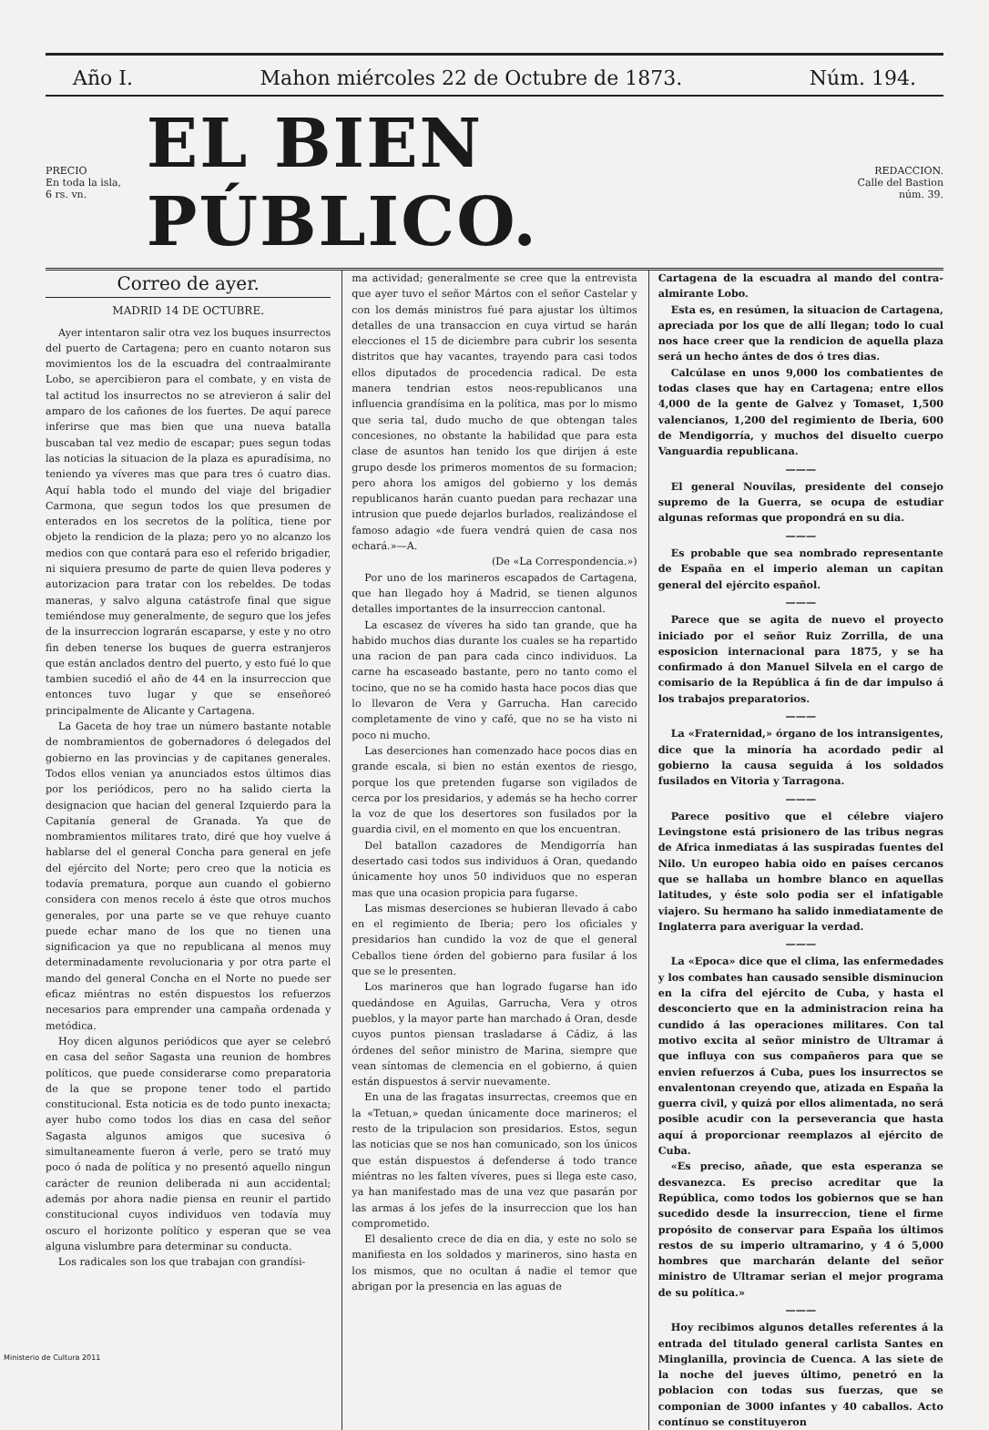Año I. Mahon miércoles 22 de Octubre de 1873. Núm. 194.
PRECIO
En toda la isla,
6 rs. vn.
EL BIEN PÚBLICO.
REDACCION.
Calle del Bastion
núm. 39.
Correo de ayer.
MADRID 14 DE OCTUBRE.
Ayer intentaron salir otra vez los buques insurrectos del puerto de Cartagena; pero en cuanto notaron sus movimientos los de la escuadra del contraalmirante Lobo, se apercibieron para el combate, y en vista de tal actitud los insurrectos no se atrevieron á salir del amparo de los cañones de los fuertes. De aquí parece inferirse que mas bien que una nueva batalla buscaban tal vez medio de escapar; pues segun todas las noticias la situacion de la plaza es apuradísima, no teniendo ya víveres mas que para tres ó cuatro dias. Aquí habla todo el mundo del viaje del brigadier Carmona, que segun todos los que presumen de enterados en los secretos de la política, tiene por objeto la rendicion de la plaza; pero yo no alcanzo los medios con que contará para eso el referido brigadier, ni siquiera presumo de parte de quien lleva poderes y autorizacion para tratar con los rebeldes. De todas maneras, y salvo alguna catástrofe final que sigue temiéndose muy generalmente, de seguro que los jefes de la insurreccion lograrán escaparse, y este y no otro fin deben tenerse los buques de guerra estranjeros que están anclados dentro del puerto, y esto fué lo que tambien sucedió el año de 44 en la insurreccion que entonces tuvo lugar y que se enseñoreó principalmente de Alicante y Cartagena.
La Gaceta de hoy trae un número bastante notable de nombramientos de gobernadores ó delegados del gobierno en las provincias y de capitanes generales. Todos ellos venian ya anunciados estos últimos dias por los periódicos, pero no ha salido cierta la designacion que hacian del general Izquierdo para la Capitanía general de Granada. Ya que de nombramientos militares trato, diré que hoy vuelve á hablarse del el general Concha para general en jefe del ejército del Norte; pero creo que la noticia es todavía prematura, porque aun cuando el gobierno considera con menos recelo á éste que otros muchos generales, por una parte se ve que rehuye cuanto puede echar mano de los que no tienen una significacion ya que no republicana al menos muy determinadamente revolucionaria y por otra parte el mando del general Concha en el Norte no puede ser eficaz miéntras no estén dispuestos los refuerzos necesarios para emprender una campaña ordenada y metódica.
Hoy dicen algunos periódicos que ayer se celebró en casa del señor Sagasta una reunion de hombres políticos, que puede considerarse como preparatoria de la que se propone tener todo el partido constitucional. Esta noticia es de todo punto inexacta; ayer hubo como todos los dias en casa del señor Sagasta algunos amigos que sucesiva ó simultaneamente fueron á verle, pero se trató muy poco ó nada de política y no presentó aquello ningun carácter de reunion deliberada ni aun accidental; además por ahora nadie piensa en reunir el partido constitucional cuyos individuos ven todavía muy oscuro el horizonte político y esperan que se vea alguna vislumbre para determinar su conducta.
Los radicales son los que trabajan con grandísi-
ma actividad; generalmente se cree que la entrevista que ayer tuvo el señor Mártos con el señor Castelar y con los demás ministros fué para ajustar los últimos detalles de una transaccion en cuya virtud se harán elecciones el 15 de diciembre para cubrir los sesenta distritos que hay vacantes, trayendo para casi todos ellos diputados de procedencia radical. De esta manera tendrian estos neos-republicanos una influencia grandísima en la política, mas por lo mismo que seria tal, dudo mucho de que obtengan tales concesiones, no obstante la habilidad que para esta clase de asuntos han tenido los que dirijen á este grupo desde los primeros momentos de su formacion; pero ahora los amigos del gobierno y los demás republicanos harán cuanto puedan para rechazar una intrusion que puede dejarlos burlados, realizándose el famoso adagio «de fuera vendrá quien de casa nos echará.»—A.
(De «La Correspondencia.»)
Por uno de los marineros escapados de Cartagena, que han llegado hoy á Madrid, se tienen algunos detalles importantes de la insurreccion cantonal.
La escasez de víveres ha sido tan grande, que ha habido muchos dias durante los cuales se ha repartido una racion de pan para cada cinco individuos. La carne ha escaseado bastante, pero no tanto como el tocino, que no se ha comido hasta hace pocos dias que lo llevaron de Vera y Garrucha. Han carecido completamente de vino y café, que no se ha visto ni poco ni mucho.
Las deserciones han comenzado hace pocos dias en grande escala, si bien no están exentos de riesgo, porque los que pretenden fugarse son vigilados de cerca por los presidarios, y además se ha hecho correr la voz de que los desertores son fusilados por la guardia civil, en el momento en que los encuentran.
Del batallon cazadores de Mendigorría han desertado casi todos sus individuos á Oran, quedando únicamente hoy unos 50 individuos que no esperan mas que una ocasion propicia para fugarse.
Las mismas deserciones se hubieran llevado á cabo en el regimiento de Iberia; pero los oficiales y presidarios han cundido la voz de que el general Ceballos tiene órden del gobierno para fusilar á los que se le presenten.
Los marineros que han logrado fugarse han ido quedándose en Aguilas, Garrucha, Vera y otros pueblos, y la mayor parte han marchado á Oran, desde cuyos puntos piensan trasladarse á Cádiz, á las órdenes del señor ministro de Marina, siempre que vean síntomas de clemencia en el gobierno, á quien están dispuestos á servir nuevamente.
En una de las fragatas insurrectas, creemos que en la «Tetuan,» quedan únicamente doce marineros; el resto de la tripulacion son presidarios. Estos, segun las noticias que se nos han comunicado, son los únicos que están dispuestos á defenderse á todo trance miéntras no les falten víveres, pues si llega este caso, ya han manifestado mas de una vez que pasarán por las armas á los jefes de la insurreccion que los han comprometido.
El desaliento crece de dia en dia, y este no solo se manifiesta en los soldados y marineros, sino hasta en los mismos, que no ocultan á nadie el temor que abrigan por la presencia en las aguas de
Cartagena de la escuadra al mando del contra-almirante Lobo.
Esta es, en resúmen, la situacion de Cartagena, apreciada por los que de allí llegan; todo lo cual nos hace creer que la rendicion de aquella plaza será un hecho ántes de dos ó tres dias.
Calcúlase en unos 9,000 los combatientes de todas clases que hay en Cartagena; entre ellos 4,000 de la gente de Galvez y Tomaset, 1,500 valencianos, 1,200 del regimiento de Iberia, 600 de Mendigorría, y muchos del disuelto cuerpo Vanguardia republicana.
———
El general Nouvilas, presidente del consejo supremo de la Guerra, se ocupa de estudiar algunas reformas que propondrá en su dia.
———
Es probable que sea nombrado representante de España en el imperio aleman un capitan general del ejército español.
———
Parece que se agita de nuevo el proyecto iniciado por el señor Ruiz Zorrilla, de una esposicion internacional para 1875, y se ha confirmado á don Manuel Silvela en el cargo de comisario de la República á fin de dar impulso á los trabajos preparatorios.
———
La «Fraternidad,» órgano de los intransigentes, dice que la minoría ha acordado pedir al gobierno la causa seguida á los soldados fusilados en Vitoria y Tarragona.
———
Parece positivo que el célebre viajero Levingstone está prisionero de las tribus negras de Africa inmediatas á las suspiradas fuentes del Nilo. Un europeo habia oido en países cercanos que se hallaba un hombre blanco en aquellas latitudes, y éste solo podia ser el infatigable viajero. Su hermano ha salido inmediatamente de Inglaterra para averiguar la verdad.
———
La «Epoca» dice que el clima, las enfermedades y los combates han causado sensible disminucion en la cifra del ejército de Cuba, y hasta el desconcierto que en la administracion reina ha cundido á las operaciones militares. Con tal motivo excita al señor ministro de Ultramar á que influya con sus compañeros para que se envien refuerzos á Cuba, pues los insurrectos se envalentonan creyendo que, atizada en España la guerra civil, y quizá por ellos alimentada, no será posible acudir con la perseverancia que hasta aquí á proporcionar reemplazos al ejército de Cuba.
«Es preciso, añade, que esta esperanza se desvanezca. Es preciso acreditar que la República, como todos los gobiernos que se han sucedido desde la insurreccion, tiene el firme propósito de conservar para España los últimos restos de su imperio ultramarino, y 4 ó 5,000 hombres que marcharán delante del señor ministro de Ultramar serian el mejor programa de su política.»
———
Hoy recibimos algunos detalles referentes á la entrada del titulado general carlista Santes en Minglanilla, provincia de Cuenca. A las siete de la noche del jueves último, penetró en la poblacion con todas sus fuerzas, que se componian de 3000 infantes y 40 caballos. Acto contínuo se constituyeron
Ministerio de Cultura 2011